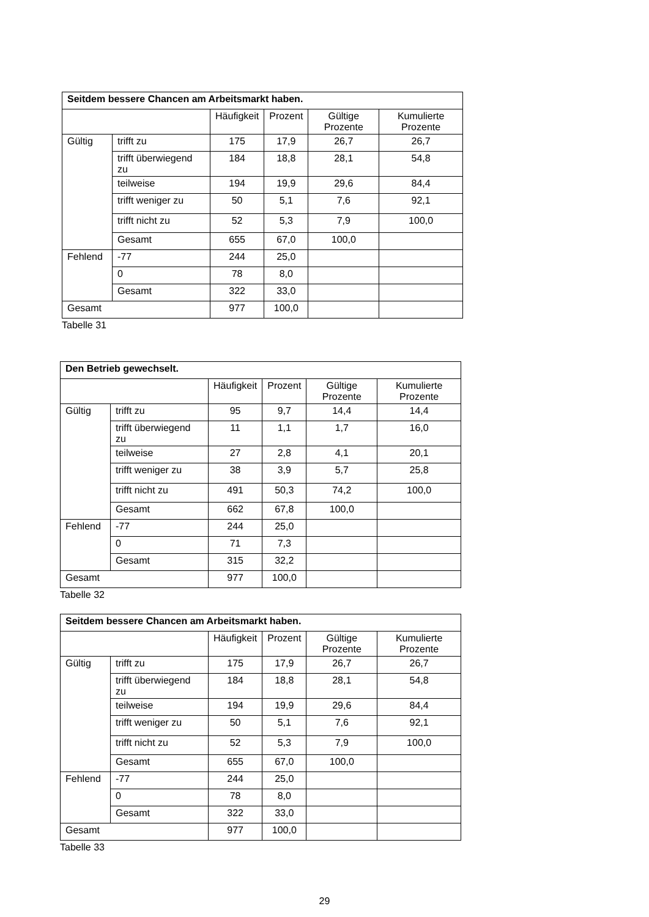| Seitdem bessere Chancen am Arbeitsmarkt haben. | | | | | |
| --- | --- | --- | --- | --- | --- |
| | | Häufigkeit | Prozent | Gültige Prozente | Kumulierte Prozente |
| Gültig | trifft zu | 175 | 17,9 | 26,7 | 26,7 |
| | trifft überwiegend zu | 184 | 18,8 | 28,1 | 54,8 |
| | teilweise | 194 | 19,9 | 29,6 | 84,4 |
| | trifft weniger zu | 50 | 5,1 | 7,6 | 92,1 |
| | trifft nicht zu | 52 | 5,3 | 7,9 | 100,0 |
| | Gesamt | 655 | 67,0 | 100,0 | |
| Fehlend | -77 | 244 | 25,0 | | |
| | 0 | 78 | 8,0 | | |
| | Gesamt | 322 | 33,0 | | |
| Gesamt | | 977 | 100,0 | | |
Tabelle 31
| Den Betrieb gewechselt. | | | | | |
| --- | --- | --- | --- | --- | --- |
| | | Häufigkeit | Prozent | Gültige Prozente | Kumulierte Prozente |
| Gültig | trifft zu | 95 | 9,7 | 14,4 | 14,4 |
| | trifft überwiegend zu | 11 | 1,1 | 1,7 | 16,0 |
| | teilweise | 27 | 2,8 | 4,1 | 20,1 |
| | trifft weniger zu | 38 | 3,9 | 5,7 | 25,8 |
| | trifft nicht zu | 491 | 50,3 | 74,2 | 100,0 |
| | Gesamt | 662 | 67,8 | 100,0 | |
| Fehlend | -77 | 244 | 25,0 | | |
| | 0 | 71 | 7,3 | | |
| | Gesamt | 315 | 32,2 | | |
| Gesamt | | 977 | 100,0 | | |
Tabelle 32
| Seitdem bessere Chancen am Arbeitsmarkt haben. | | | | | |
| --- | --- | --- | --- | --- | --- |
| | | Häufigkeit | Prozent | Gültige Prozente | Kumulierte Prozente |
| Gültig | trifft zu | 175 | 17,9 | 26,7 | 26,7 |
| | trifft überwiegend zu | 184 | 18,8 | 28,1 | 54,8 |
| | teilweise | 194 | 19,9 | 29,6 | 84,4 |
| | trifft weniger zu | 50 | 5,1 | 7,6 | 92,1 |
| | trifft nicht zu | 52 | 5,3 | 7,9 | 100,0 |
| | Gesamt | 655 | 67,0 | 100,0 | |
| Fehlend | -77 | 244 | 25,0 | | |
| | 0 | 78 | 8,0 | | |
| | Gesamt | 322 | 33,0 | | |
| Gesamt | | 977 | 100,0 | | |
Tabelle 33
29